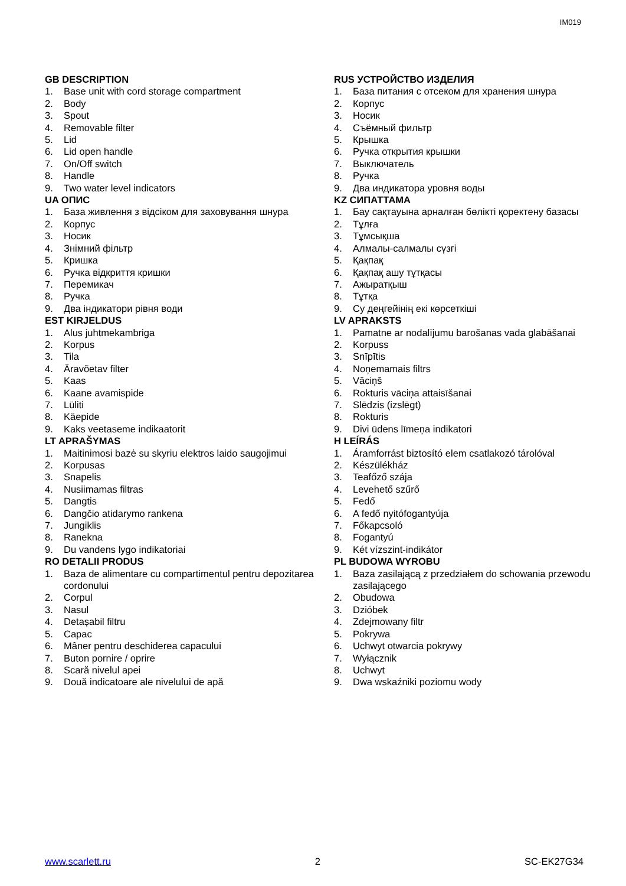IM019
GB DESCRIPTION
1. Base unit with cord storage compartment
2. Body
3. Spout
4. Removable filter
5. Lid
6. Lid open handle
7. On/Off switch
8. Handle
9. Two water level indicators
UA ОПИС
1. База живлення з відсіком для заховування шнура
2. Корпус
3. Носик
4. Знімний фільтр
5. Кришка
6. Ручка відкриття кришки
7. Перемикач
8. Ручка
9. Два індикатори рівня води
EST KIRJELDUS
1. Alus juhtmekambriga
2. Korpus
3. Tila
4. Äravõetav filter
5. Kaas
6. Kaane avamispide
7. Lüliti
8. Käepide
9. Kaks veetaseme indikaatorit
LT APRAŠYMAS
1. Maitinimosi bazė su skyriu elektros laido saugojimui
2. Korpusas
3. Snapelis
4. Nusiimamas filtras
5. Dangtis
6. Dangčio atidarymo rankena
7. Jungiklis
8. Ranekna
9. Du vandens lygo indikatoriai
RO DETALII PRODUS
1. Baza de alimentare cu compartimentul pentru depozitarea cordonului
2. Corpul
3. Nasul
4. Detașabil filtru
5. Capac
6. Mâner pentru deschiderea capacului
7. Buton pornire / oprire
8. Scară nivelul apei
9. Două indicatoare ale nivelului de apă
RUS УСТРОЙСТВО ИЗДЕЛИЯ
1. База питания с отсеком для хранения шнура
2. Корпус
3. Носик
4. Съёмный фильтр
5. Крышка
6. Ручка открытия крышки
7. Выключатель
8. Ручка
9. Два индикатора уровня воды
KZ СИПАТТАМА
1. Бау сақтауына арналған бөлікті қоректену базасы
2. Тұлға
3. Тұмсықша
4. Алмалы-салмалы сүзгі
5. Қақпақ
6. Қақпақ ашу тұтқасы
7. Ажыратқыш
8. Тұтқа
9. Су деңгейінің екі көрсеткіші
LV APRAKSTS
1. Pamatne ar nodalījumu barošanas vada glabāšanai
2. Korpuss
3. Snīpītis
4. Noņemamais filtrs
5. Vāciņš
6. Rokturis vāciņa attaisīšanai
7. Slēdzis (izslēgt)
8. Rokturis
9. Divi ūdens līmeņa indikatori
H LEÍRÁS
1. Áramforrást biztosító elem csatlakozó tárolóval
2. Készülékház
3. Teafőző szája
4. Levehető szűrő
5. Fedő
6. A fedő nyitófogantyúja
7. Főkapcsoló
8. Fogantyú
9. Két vízszint-indikátor
PL BUDOWA WYROBU
1. Baza zasilającą z przedziałem do schowania przewodu zasilającego
2. Obudowa
3. Dzióbek
4. Zdejmowany filtr
5. Pokrywa
6. Uchwyt otwarcia pokrywy
7. Wyłącznik
8. Uchwyt
9. Dwa wskaźniki poziomu wody
www.scarlett.ru 2 SC-EK27G34